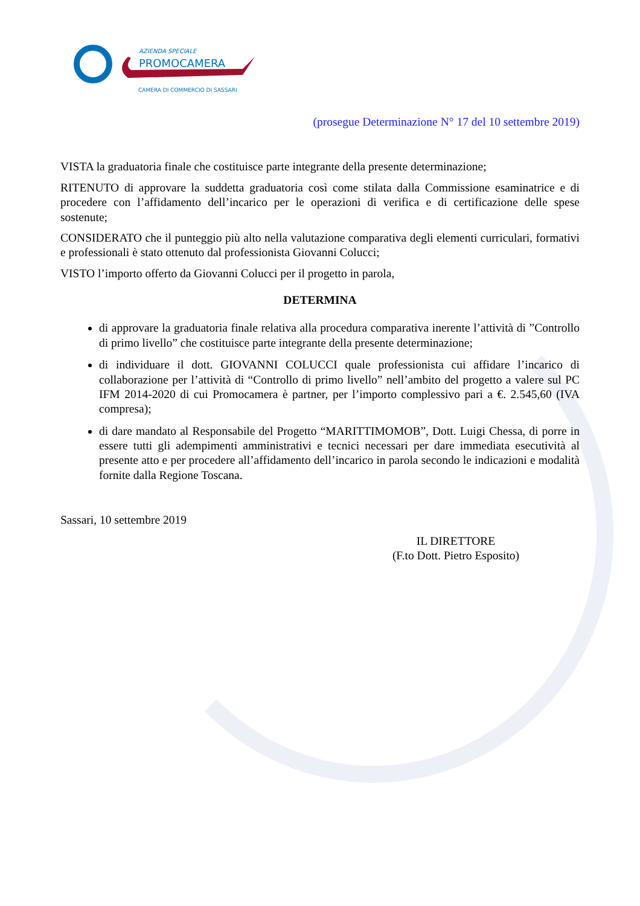AZIENDA SPECIALE
PROMOCAMERA
CAMERA DI COMMERCIO DI SASSARI
(prosegue Determinazione N° 17 del 10 settembre 2019)
VISTA la graduatoria finale che costituisce parte integrante della presente determinazione;
RITENUTO di approvare la suddetta graduatoria così come stilata dalla Commissione esaminatrice e di procedere con l’affidamento dell’incarico per le operazioni di verifica e di certificazione delle spese sostenute;
CONSIDERATO che il punteggio più alto nella valutazione comparativa degli elementi curriculari, formativi e professionali è stato ottenuto dal professionista Giovanni Colucci;
VISTO l’importo offerto da Giovanni Colucci per il progetto in parola,
DETERMINA
di approvare la graduatoria finale relativa alla procedura comparativa inerente l’attività di ”Controllo di primo livello” che costituisce parte integrante della presente determinazione;
di individuare il dott. GIOVANNI COLUCCI quale professionista cui affidare l’incarico di collaborazione per l’attività di “Controllo di primo livello” nell’ambito del progetto a valere sul PC IFM 2014-2020 di cui Promocamera è partner, per l’importo complessivo pari a €. 2.545,60 (IVA compresa);
di dare mandato al Responsabile del Progetto “MARITTIMOMOB”, Dott. Luigi Chessa, di porre in essere tutti gli adempimenti amministrativi e tecnici necessari per dare immediata esecutività al presente atto e per procedere all’affidamento dell’incarico in parola secondo le indicazioni e modalità fornite dalla Regione Toscana.
Sassari, 10 settembre 2019
IL DIRETTORE
(F.to Dott. Pietro Esposito)